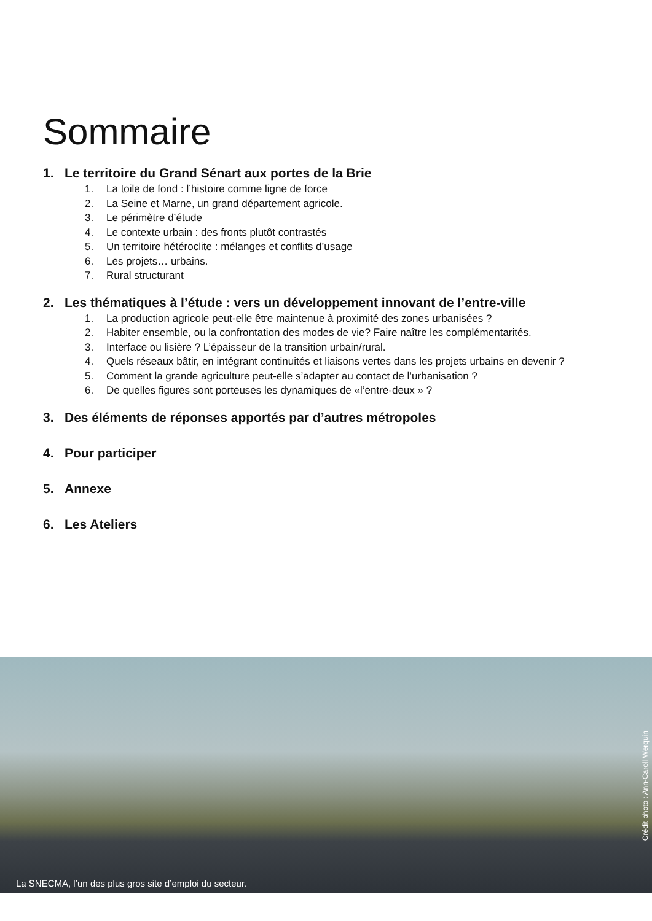Sommaire
1. Le territoire du Grand Sénart aux portes de la Brie
1. La toile de fond : l’histoire comme ligne de force
2. La Seine et Marne, un grand département agricole.
3. Le périmètre d’étude
4. Le contexte urbain : des fronts plutôt contrastés
5. Un territoire hétéroclite : mélanges et conflits d’usage
6. Les projets… urbains.
7. Rural structurant
2. Les thématiques à l’étude : vers un développement innovant de l’entre-ville
1. La production agricole peut-elle être maintenue à proximité des zones urbanisées ?
2. Habiter ensemble, ou la confrontation des modes de vie? Faire naître les complémentarités.
3. Interface ou lisière ? L’épaisseur de la transition urbain/rural.
4. Quels réseaux bâtir, en intégrant continuités et liaisons vertes dans les projets urbains en devenir ?
5. Comment la grande agriculture peut-elle s’adapter au contact de l’urbanisation ?
6. De quelles figures sont porteuses les dynamiques de «l’entre-deux » ?
3. Des éléments de réponses apportés par d’autres métropoles
4. Pour participer
5. Annexe
6. Les Ateliers
La SNECMA, l’un des plus gros site d’emploi du secteur.
Crédit photo : Ann-Caroll Werquin